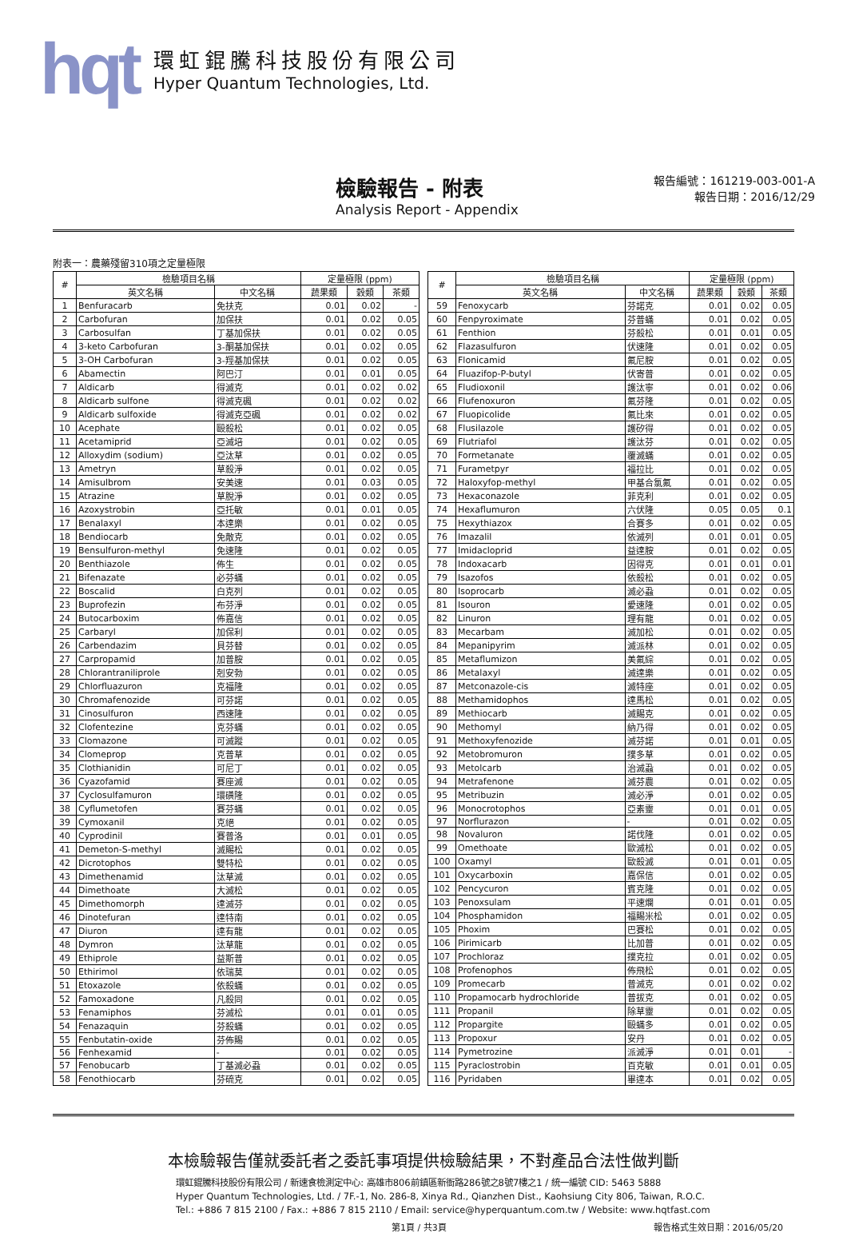hqt
環虹錕騰科技股份有限公司
Hyper Quantum Technologies, Ltd.
檢驗報告 - 附表
Analysis Report - Appendix
報告編號：161219-003-001-A
報告日期：2016/12/29
附表一：農藥殘留310項之定量極限
| # | 檢驗項目名稱 | | 定量極限 (ppm) | | |
| --- | --- | --- | --- | --- | --- |
| | 英文名稱 | 中文名稱 | 蔬果類 | 穀類 | 茶類 |
| 1 | Benfuracarb | 免扶克 | 0.01 | 0.02 | - |
| 2 | Carbofuran | 加保扶 | 0.01 | 0.02 | 0.05 |
| 3 | Carbosulfan | 丁基加保扶 | 0.01 | 0.02 | 0.05 |
| 4 | 3-keto Carbofuran | 3-酮基加保扶 | 0.01 | 0.02 | 0.05 |
| 5 | 3-OH Carbofuran | 3-羥基加保扶 | 0.01 | 0.02 | 0.05 |
| 6 | Abamectin | 阿巴汀 | 0.01 | 0.01 | 0.05 |
| 7 | Aldicarb | 得滅克 | 0.01 | 0.02 | 0.02 |
| 8 | Aldicarb sulfone | 得滅克碸 | 0.01 | 0.02 | 0.02 |
| 9 | Aldicarb sulfoxide | 得滅克亞碸 | 0.01 | 0.02 | 0.02 |
| 10 | Acephate | 毆殺松 | 0.01 | 0.02 | 0.05 |
| 11 | Acetamiprid | 亞滅培 | 0.01 | 0.02 | 0.05 |
| 12 | Alloxydim (sodium) | 亞汰草 | 0.01 | 0.02 | 0.05 |
| 13 | Ametryn | 草殺淨 | 0.01 | 0.02 | 0.05 |
| 14 | Amisulbrom | 安美速 | 0.01 | 0.03 | 0.05 |
| 15 | Atrazine | 草脫淨 | 0.01 | 0.02 | 0.05 |
| 16 | Azoxystrobin | 亞托敏 | 0.01 | 0.01 | 0.05 |
| 17 | Benalaxyl | 本達樂 | 0.01 | 0.02 | 0.05 |
| 18 | Bendiocarb | 免敵克 | 0.01 | 0.02 | 0.05 |
| 19 | Bensulfuron-methyl | 免速隆 | 0.01 | 0.02 | 0.05 |
| 20 | Benthiazole | 佈生 | 0.01 | 0.02 | 0.05 |
| 21 | Bifenazate | 必芬蟎 | 0.01 | 0.02 | 0.05 |
| 22 | Boscalid | 白克列 | 0.01 | 0.02 | 0.05 |
| 23 | Buprofezin | 布芬淨 | 0.01 | 0.02 | 0.05 |
| 24 | Butocarboxim | 佈嘉信 | 0.01 | 0.02 | 0.05 |
| 25 | Carbaryl | 加保利 | 0.01 | 0.02 | 0.05 |
| 26 | Carbendazim | 貝芬替 | 0.01 | 0.02 | 0.05 |
| 27 | Carpropamid | 加普胺 | 0.01 | 0.02 | 0.05 |
| 28 | Chlorantraniliprole | 剋安勃 | 0.01 | 0.02 | 0.05 |
| 29 | Chlorfluazuron | 克福隆 | 0.01 | 0.02 | 0.05 |
| 30 | Chromafenozide | 可芬諾 | 0.01 | 0.02 | 0.05 |
| 31 | Cinosulfuron | 西速隆 | 0.01 | 0.02 | 0.05 |
| 32 | Clofentezine | 克芬蟎 | 0.01 | 0.02 | 0.05 |
| 33 | Clomazone | 可滅蹤 | 0.01 | 0.02 | 0.05 |
| 34 | Clomeprop | 克普草 | 0.01 | 0.02 | 0.05 |
| 35 | Clothianidin | 可尼丁 | 0.01 | 0.02 | 0.05 |
| 36 | Cyazofamid | 賽座滅 | 0.01 | 0.02 | 0.05 |
| 37 | Cyclosulfamuron | 環磺隆 | 0.01 | 0.02 | 0.05 |
| 38 | Cyflumetofen | 賽芬蟎 | 0.01 | 0.02 | 0.05 |
| 39 | Cymoxanil | 克絕 | 0.01 | 0.02 | 0.05 |
| 40 | Cyprodinil | 賽普洛 | 0.01 | 0.01 | 0.05 |
| 41 | Demeton-S-methyl | 滅賜松 | 0.01 | 0.02 | 0.05 |
| 42 | Dicrotophos | 雙特松 | 0.01 | 0.02 | 0.05 |
| 43 | Dimethenamid | 汰草滅 | 0.01 | 0.02 | 0.05 |
| 44 | Dimethoate | 大滅松 | 0.01 | 0.02 | 0.05 |
| 45 | Dimethomorph | 達滅芬 | 0.01 | 0.02 | 0.05 |
| 46 | Dinotefuran | 達特南 | 0.01 | 0.02 | 0.05 |
| 47 | Diuron | 達有龍 | 0.01 | 0.02 | 0.05 |
| 48 | Dymron | 汰草龍 | 0.01 | 0.02 | 0.05 |
| 49 | Ethiprole | 益斯普 | 0.01 | 0.02 | 0.05 |
| 50 | Ethirimol | 依瑞莫 | 0.01 | 0.02 | 0.05 |
| 51 | Etoxazole | 依殺蟎 | 0.01 | 0.02 | 0.05 |
| 52 | Famoxadone | 凡殺同 | 0.01 | 0.02 | 0.05 |
| 53 | Fenamiphos | 芬滅松 | 0.01 | 0.01 | 0.05 |
| 54 | Fenazaquin | 芬殺蟎 | 0.01 | 0.02 | 0.05 |
| 55 | Fenbutatin-oxide | 芬佈賜 | 0.01 | 0.02 | 0.05 |
| 56 | Fenhexamid | - | 0.01 | 0.02 | 0.05 |
| 57 | Fenobucarb | 丁基滅必蝨 | 0.01 | 0.02 | 0.05 |
| 58 | Fenothiocarb | 芬硫克 | 0.01 | 0.02 | 0.05 |
| # | 檢驗項目名稱 | | 定量極限 (ppm) | | |
| --- | --- | --- | --- | --- | --- |
| | 英文名稱 | 中文名稱 | 蔬果類 | 穀類 | 茶類 |
| 59 | Fenoxycarb | 芬諾克 | 0.01 | 0.02 | 0.05 |
| 60 | Fenpyroximate | 芬普蟎 | 0.01 | 0.02 | 0.05 |
| 61 | Fenthion | 芬殺松 | 0.01 | 0.01 | 0.05 |
| 62 | Flazasulfuron | 伏速隆 | 0.01 | 0.02 | 0.05 |
| 63 | Flonicamid | 氟尼胺 | 0.01 | 0.02 | 0.05 |
| 64 | Fluazifop-P-butyl | 伏寄普 | 0.01 | 0.02 | 0.05 |
| 65 | Fludioxonil | 護汰寧 | 0.01 | 0.02 | 0.06 |
| 66 | Flufenoxuron | 氟芬隆 | 0.01 | 0.02 | 0.05 |
| 67 | Fluopicolide | 氟比來 | 0.01 | 0.02 | 0.05 |
| 68 | Flusilazole | 護矽得 | 0.01 | 0.02 | 0.05 |
| 69 | Flutriafol | 護汰芬 | 0.01 | 0.02 | 0.05 |
| 70 | Formetanate | 覆滅蟎 | 0.01 | 0.02 | 0.05 |
| 71 | Furametpyr | 福拉比 | 0.01 | 0.02 | 0.05 |
| 72 | Haloxyfop-methyl | 甲基合氯氟 | 0.01 | 0.02 | 0.05 |
| 73 | Hexaconazole | 菲克利 | 0.01 | 0.02 | 0.05 |
| 74 | Hexaflumuron | 六伏隆 | 0.05 | 0.05 | 0.1 |
| 75 | Hexythiazox | 合賽多 | 0.01 | 0.02 | 0.05 |
| 76 | Imazalil | 依滅列 | 0.01 | 0.01 | 0.05 |
| 77 | Imidacloprid | 益達胺 | 0.01 | 0.02 | 0.05 |
| 78 | Indoxacarb | 因得克 | 0.01 | 0.01 | 0.01 |
| 79 | Isazofos | 依殺松 | 0.01 | 0.02 | 0.05 |
| 80 | Isoprocarb | 滅必蝨 | 0.01 | 0.02 | 0.05 |
| 81 | Isouron | 愛速隆 | 0.01 | 0.02 | 0.05 |
| 82 | Linuron | 理有龍 | 0.01 | 0.02 | 0.05 |
| 83 | Mecarbam | 滅加松 | 0.01 | 0.02 | 0.05 |
| 84 | Mepanipyrim | 滅派林 | 0.01 | 0.02 | 0.05 |
| 85 | Metaflumizon | 美氟綜 | 0.01 | 0.02 | 0.05 |
| 86 | Metalaxyl | 滅達樂 | 0.01 | 0.02 | 0.05 |
| 87 | Metconazole-cis | 滅特座 | 0.01 | 0.02 | 0.05 |
| 88 | Methamidophos | 達馬松 | 0.01 | 0.02 | 0.05 |
| 89 | Methiocarb | 滅賜克 | 0.01 | 0.02 | 0.05 |
| 90 | Methomyl | 納乃得 | 0.01 | 0.02 | 0.05 |
| 91 | Methoxyfenozide | 滅芬諾 | 0.01 | 0.01 | 0.05 |
| 92 | Metobromuron | 撲多草 | 0.01 | 0.02 | 0.05 |
| 93 | Metolcarb | 治滅蝨 | 0.01 | 0.02 | 0.05 |
| 94 | Metrafenone | 滅芬農 | 0.01 | 0.02 | 0.05 |
| 95 | Metribuzin | 滅必淨 | 0.01 | 0.02 | 0.05 |
| 96 | Monocrotophos | 亞素靈 | 0.01 | 0.01 | 0.05 |
| 97 | Norflurazon | - | 0.01 | 0.02 | 0.05 |
| 98 | Novaluron | 諾伐隆 | 0.01 | 0.02 | 0.05 |
| 99 | Omethoate | 歐滅松 | 0.01 | 0.02 | 0.05 |
| 100 | Oxamyl | 歐殺滅 | 0.01 | 0.01 | 0.05 |
| 101 | Oxycarboxin | 嘉保信 | 0.01 | 0.02 | 0.05 |
| 102 | Pencycuron | 賓克隆 | 0.01 | 0.02 | 0.05 |
| 103 | Penoxsulam | 平速爛 | 0.01 | 0.01 | 0.05 |
| 104 | Phosphamidon | 福賜米松 | 0.01 | 0.02 | 0.05 |
| 105 | Phoxim | 巴賽松 | 0.01 | 0.02 | 0.05 |
| 106 | Pirimicarb | 比加普 | 0.01 | 0.02 | 0.05 |
| 107 | Prochloraz | 撲克拉 | 0.01 | 0.02 | 0.05 |
| 108 | Profenophos | 佈飛松 | 0.01 | 0.02 | 0.05 |
| 109 | Promecarb | 普滅克 | 0.01 | 0.02 | 0.02 |
| 110 | Propamocarb hydrochloride | 普拔克 | 0.01 | 0.02 | 0.05 |
| 111 | Propanil | 除草靈 | 0.01 | 0.02 | 0.05 |
| 112 | Propargite | 毆蟎多 | 0.01 | 0.02 | 0.05 |
| 113 | Propoxur | 安丹 | 0.01 | 0.02 | 0.05 |
| 114 | Pymetrozine | 派滅淨 | 0.01 | 0.01 | - |
| 115 | Pyraclostrobin | 百克敏 | 0.01 | 0.01 | 0.05 |
| 116 | Pyridaben | 畢達本 | 0.01 | 0.02 | 0.05 |
本檢驗報告僅就委託者之委託事項提供檢驗結果，不對產品合法性做判斷
環虹錕騰科技股份有限公司 / 新速食檢測定中心: 高雄市806前鎮區新衙路286號之8號7樓之1 / 統一編號 CID: 5463 5888
Hyper Quantum Technologies, Ltd. / 7F.-1, No. 286-8, Xinya Rd., Qianzhen Dist., Kaohsiung City 806, Taiwan, R.O.C.
Tel.: +886 7 815 2100 / Fax.: +886 7 815 2110 / Email: service@hyperquantum.com.tw / Website: www.hqtfast.com
第1頁 / 共3頁 報告格式生效日期：2016/05/20